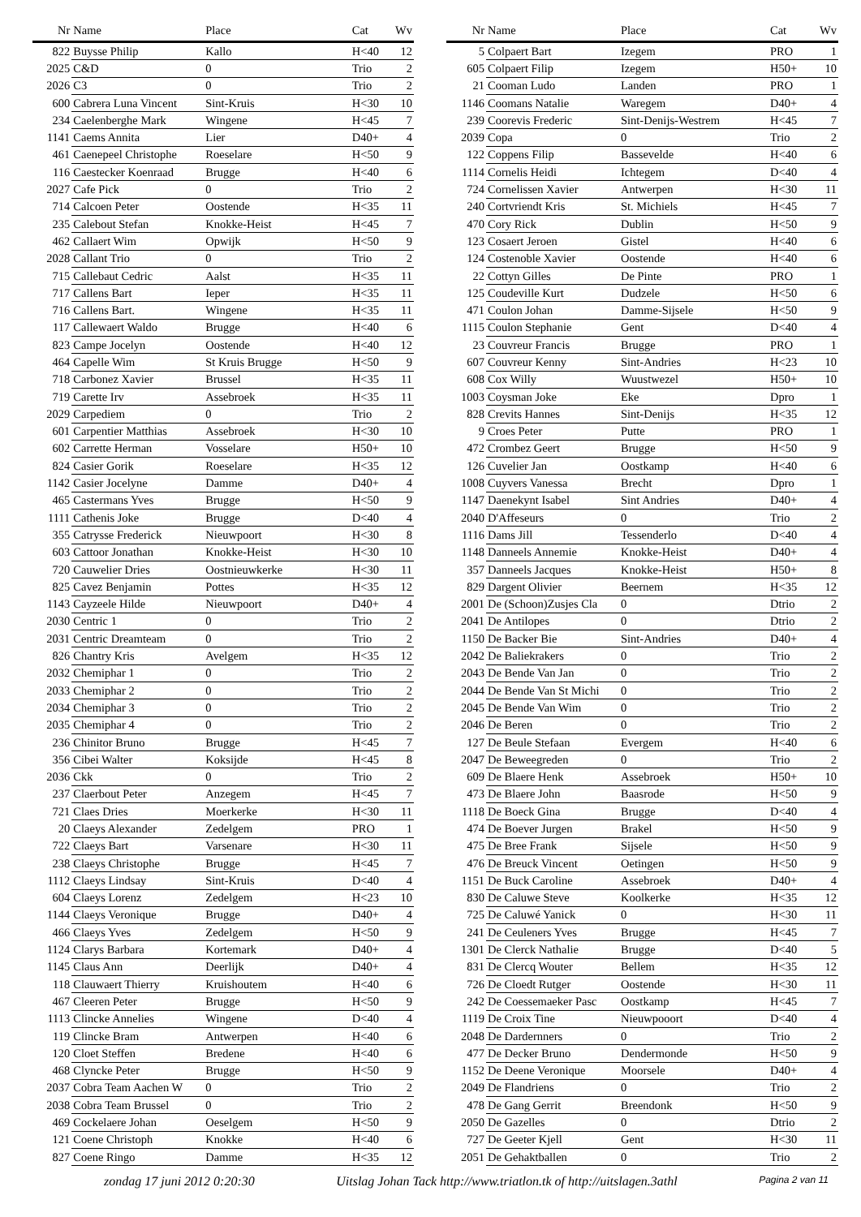| Nr | Name | Place | Cat | Wv |
| --- | --- | --- | --- | --- |
| 822 | Buysse Philip | Kallo | H<40 | 12 |
| 2025 | C&D | 0 | Trio | 2 |
| 2026 | C3 | 0 | Trio | 2 |
| 600 | Cabrera Luna Vincent | Sint-Kruis | H<30 | 10 |
| 234 | Caelenberghe Mark | Wingene | H<45 | 7 |
| 1141 | Caems Annita | Lier | D40+ | 4 |
| 461 | Caenepeel Christophe | Roeselare | H<50 | 9 |
| 116 | Caestecker Koenraad | Brugge | H<40 | 6 |
| 2027 | Cafe Pick | 0 | Trio | 2 |
| 714 | Calcoen Peter | Oostende | H<35 | 11 |
| 235 | Calebout Stefan | Knokke-Heist | H<45 | 7 |
| 462 | Callaert Wim | Opwijk | H<50 | 9 |
| 2028 | Callant Trio | 0 | Trio | 2 |
| 715 | Callebaut Cedric | Aalst | H<35 | 11 |
| 717 | Callens Bart | Ieper | H<35 | 11 |
| 716 | Callens Bart. | Wingene | H<35 | 11 |
| 117 | Callewaert Waldo | Brugge | H<40 | 6 |
| 823 | Campe Jocelyn | Oostende | H<40 | 12 |
| 464 | Capelle Wim | St Kruis Brugge | H<50 | 9 |
| 718 | Carbonez Xavier | Brussel | H<35 | 11 |
| 719 | Carette Irv | Assebroek | H<35 | 11 |
| 2029 | Carpediem | 0 | Trio | 2 |
| 601 | Carpentier Matthias | Assebroek | H<30 | 10 |
| 602 | Carrette Herman | Vosselare | H50+ | 10 |
| 824 | Casier Gorik | Roeselare | H<35 | 12 |
| 1142 | Casier Jocelyne | Damme | D40+ | 4 |
| 465 | Castermans Yves | Brugge | H<50 | 9 |
| 1111 | Cathenis Joke | Brugge | D<40 | 4 |
| 355 | Catrysse Frederick | Nieuwpoort | H<30 | 8 |
| 603 | Cattoor Jonathan | Knokke-Heist | H<30 | 10 |
| 720 | Cauwelier Dries | Oostnieuwkerke | H<30 | 11 |
| 825 | Cavez Benjamin | Pottes | H<35 | 12 |
| 1143 | Cayzeele Hilde | Nieuwpoort | D40+ | 4 |
| 2030 | Centric 1 | 0 | Trio | 2 |
| 2031 | Centric Dreamteam | 0 | Trio | 2 |
| 826 | Chantry Kris | Avelgem | H<35 | 12 |
| 2032 | Chemiphar 1 | 0 | Trio | 2 |
| 2033 | Chemiphar 2 | 0 | Trio | 2 |
| 2034 | Chemiphar 3 | 0 | Trio | 2 |
| 2035 | Chemiphar 4 | 0 | Trio | 2 |
| 236 | Chinitor Bruno | Brugge | H<45 | 7 |
| 356 | Cibei Walter | Koksijde | H<45 | 8 |
| 2036 | Ckk | 0 | Trio | 2 |
| 237 | Claerbout Peter | Anzegem | H<45 | 7 |
| 721 | Claes Dries | Moerkerke | H<30 | 11 |
| 20 | Claeys Alexander | Zedelgem | PRO | 1 |
| 722 | Claeys Bart | Varsenare | H<30 | 11 |
| 238 | Claeys Christophe | Brugge | H<45 | 7 |
| 1112 | Claeys Lindsay | Sint-Kruis | D<40 | 4 |
| 604 | Claeys Lorenz | Zedelgem | H<23 | 10 |
| 1144 | Claeys Veronique | Brugge | D40+ | 4 |
| 466 | Claeys Yves | Zedelgem | H<50 | 9 |
| 1124 | Clarys Barbara | Kortemark | D40+ | 4 |
| 1145 | Claus Ann | Deerlijk | D40+ | 4 |
| 118 | Clauwaert Thierry | Kruishoutem | H<40 | 6 |
| 467 | Cleeren Peter | Brugge | H<50 | 9 |
| 1113 | Clincke Annelies | Wingene | D<40 | 4 |
| 119 | Clincke Bram | Antwerpen | H<40 | 6 |
| 120 | Cloet Steffen | Bredene | H<40 | 6 |
| 468 | Clyncke Peter | Brugge | H<50 | 9 |
| 2037 | Cobra Team Aachen W | 0 | Trio | 2 |
| 2038 | Cobra Team Brussel | 0 | Trio | 2 |
| 469 | Cockelaere Johan | Oeselgem | H<50 | 9 |
| 121 | Coene Christoph | Knokke | H<40 | 6 |
| 827 | Coene Ringo | Damme | H<35 | 12 |
| Nr | Name | Place | Cat | Wv |
| --- | --- | --- | --- | --- |
| 5 | Colpaert Bart | Izegem | PRO | 1 |
| 605 | Colpaert Filip | Izegem | H50+ | 10 |
| 21 | Cooman Ludo | Landen | PRO | 1 |
| 1146 | Coomans Natalie | Waregem | D40+ | 4 |
| 239 | Coorevis Frederic | Sint-Denijs-Westrem | H<45 | 7 |
| 2039 | Copa | 0 | Trio | 2 |
| 122 | Coppens Filip | Bassevelde | H<40 | 6 |
| 1114 | Cornelis Heidi | Ichtegem | D<40 | 4 |
| 724 | Cornelissen Xavier | Antwerpen | H<30 | 11 |
| 240 | Cortvriendt Kris | St. Michiels | H<45 | 7 |
| 470 | Cory Rick | Dublin | H<50 | 9 |
| 123 | Cosaert Jeroen | Gistel | H<40 | 6 |
| 124 | Costenoble Xavier | Oostende | H<40 | 6 |
| 22 | Cottyn Gilles | De Pinte | PRO | 1 |
| 125 | Coudeville Kurt | Dudzele | H<50 | 6 |
| 471 | Coulon Johan | Damme-Sijsele | H<50 | 9 |
| 1115 | Coulon Stephanie | Gent | D<40 | 4 |
| 23 | Couvreur Francis | Brugge | PRO | 1 |
| 607 | Couvreur Kenny | Sint-Andries | H<23 | 10 |
| 608 | Cox Willy | Wuustwezel | H50+ | 10 |
| 1003 | Coysman Joke | Eke | Dpro | 1 |
| 828 | Crevits Hannes | Sint-Denijs | H<35 | 12 |
| 9 | Croes Peter | Putte | PRO | 1 |
| 472 | Crombez Geert | Brugge | H<50 | 9 |
| 126 | Cuvelier Jan | Oostkamp | H<40 | 6 |
| 1008 | Cuyvers Vanessa | Brecht | Dpro | 1 |
| 1147 | Daenekynt Isabel | Sint Andries | D40+ | 4 |
| 2040 | D'Affeseurs | 0 | Trio | 2 |
| 1116 | Dams Jill | Tessenderlo | D<40 | 4 |
| 1148 | Danneels Annemie | Knokke-Heist | D40+ | 4 |
| 357 | Danneels Jacques | Knokke-Heist | H50+ | 8 |
| 829 | Dargent Olivier | Beernem | H<35 | 12 |
| 2001 | De (Schoon)Zusjes Cla | 0 | Dtrio | 2 |
| 2041 | De Antilopes | 0 | Dtrio | 2 |
| 1150 | De Backer Bie | Sint-Andries | D40+ | 4 |
| 2042 | De Baliekrakers | 0 | Trio | 2 |
| 2043 | De Bende Van Jan | 0 | Trio | 2 |
| 2044 | De Bende Van St Michi | 0 | Trio | 2 |
| 2045 | De Bende Van Wim | 0 | Trio | 2 |
| 2046 | De Beren | 0 | Trio | 2 |
| 127 | De Beule Stefaan | Evergem | H<40 | 6 |
| 2047 | De Beweegreden | 0 | Trio | 2 |
| 609 | De Blaere Henk | Assebroek | H50+ | 10 |
| 473 | De Blaere John | Baasrode | H<50 | 9 |
| 1118 | De Boeck Gina | Brugge | D<40 | 4 |
| 474 | De Boever Jurgen | Brakel | H<50 | 9 |
| 475 | De Bree Frank | Sijsele | H<50 | 9 |
| 476 | De Breuck Vincent | Oetingen | H<50 | 9 |
| 1151 | De Buck Caroline | Assebroek | D40+ | 4 |
| 830 | De Caluwe Steve | Koolkerke | H<35 | 12 |
| 725 | De Caluwé Yanick | 0 | H<30 | 11 |
| 241 | De Ceuleners Yves | Brugge | H<45 | 7 |
| 1301 | De Clerck Nathalie | Brugge | D<40 | 5 |
| 831 | De Clercq Wouter | Bellem | H<35 | 12 |
| 726 | De Cloedt Rutger | Oostende | H<30 | 11 |
| 242 | De Coessemaeker Pasc | Oostkamp | H<45 | 7 |
| 1119 | De Croix Tine | Nieuwpooort | D<40 | 4 |
| 2048 | De Dardernners | 0 | Trio | 2 |
| 477 | De Decker Bruno | Dendermonde | H<50 | 9 |
| 1152 | De Deene Veronique | Moorsele | D40+ | 4 |
| 2049 | De Flandriens | 0 | Trio | 2 |
| 478 | De Gang Gerrit | Breendonk | H<50 | 9 |
| 2050 | De Gazelles | 0 | Dtrio | 2 |
| 727 | De Geeter Kjell | Gent | H<30 | 11 |
| 2051 | De Gehaktballen | 0 | Trio | 2 |
zondag 17 juni 2012 0:20:30 Uitslag Johan Tack http://www.triatlon.tk of http://uitslagen.3athl Pagina 2 van 11